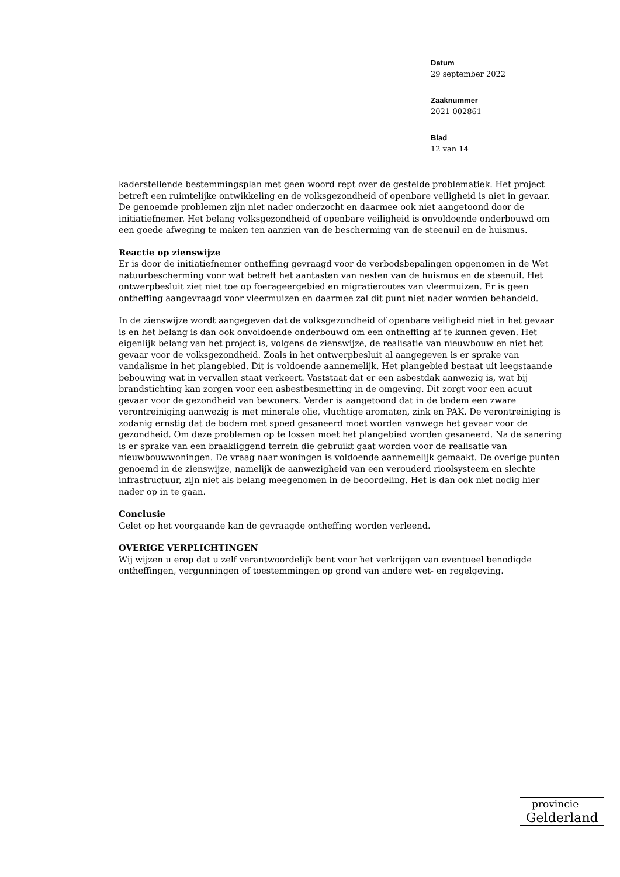Datum
29 september 2022
Zaaknummer
2021-002861
Blad
12 van 14
kaderstellende bestemmingsplan met geen woord rept over de gestelde problematiek. Het project betreft een ruimtelijke ontwikkeling en de volksgezondheid of openbare veiligheid is niet in gevaar. De genoemde problemen zijn niet nader onderzocht en daarmee ook niet aangetoond door de initiatiefnemer. Het belang volksgezondheid of openbare veiligheid is onvoldoende onderbouwd om een goede afweging te maken ten aanzien van de bescherming van de steenuil en de huismus.
Reactie op zienswijze
Er is door de initiatiefnemer ontheffing gevraagd voor de verbodsbepalingen opgenomen in de Wet natuurbescherming voor wat betreft het aantasten van nesten van de huismus en de steenuil. Het ontwerpbesluit ziet niet toe op foerageergebied en migratieroutes van vleermuizen. Er is geen ontheffing aangevraagd voor vleermuizen en daarmee zal dit punt niet nader worden behandeld.
In de zienswijze wordt aangegeven dat de volksgezondheid of openbare veiligheid niet in het gevaar is en het belang is dan ook onvoldoende onderbouwd om een ontheffing af te kunnen geven. Het eigenlijk belang van het project is, volgens de zienswijze, de realisatie van nieuwbouw en niet het gevaar voor de volksgezondheid. Zoals in het ontwerpbesluit al aangegeven is er sprake van vandalisme in het plangebied. Dit is voldoende aannemelijk. Het plangebied bestaat uit leegstaande bebouwing wat in vervallen staat verkeert. Vaststaat dat er een asbestdak aanwezig is, wat bij brandstichting kan zorgen voor een asbestbesmetting in de omgeving. Dit zorgt voor een acuut gevaar voor de gezondheid van bewoners. Verder is aangetoond dat in de bodem een zware verontreiniging aanwezig is met minerale olie, vluchtige aromaten, zink en PAK. De verontreiniging is zodanig ernstig dat de bodem met spoed gesaneerd moet worden vanwege het gevaar voor de gezondheid. Om deze problemen op te lossen moet het plangebied worden gesaneerd. Na de sanering is er sprake van een braakliggend terrein die gebruikt gaat worden voor de realisatie van nieuwbouwwoningen. De vraag naar woningen is voldoende aannemelijk gemaakt. De overige punten genoemd in de zienswijze, namelijk de aanwezigheid van een verouderd rioolsysteem en slechte infrastructuur, zijn niet als belang meegenomen in de beoordeling. Het is dan ook niet nodig hier nader op in te gaan.
Conclusie
Gelet op het voorgaande kan de gevraagde ontheffing worden verleend.
OVERIGE VERPLICHTINGEN
Wij wijzen u erop dat u zelf verantwoordelijk bent voor het verkrijgen van eventueel benodigde ontheffingen, vergunningen of toestemmingen op grond van andere wet- en regelgeving.
provincie
Gelderland